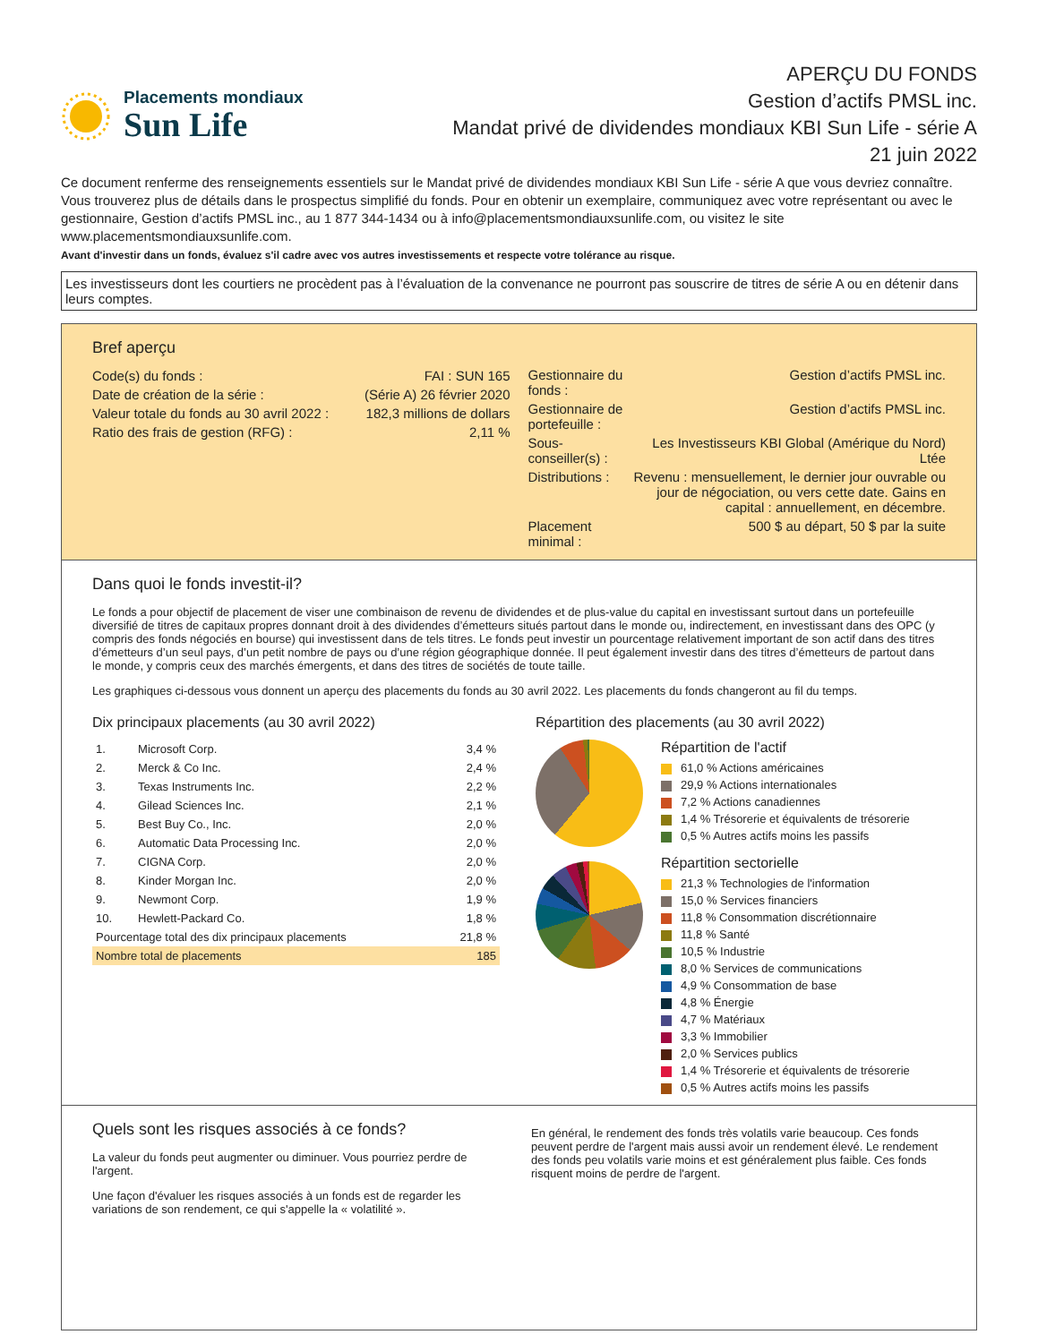Placements mondiaux
Sun Life
APERÇU DU FONDS
Gestion d’actifs PMSL inc.
Mandat privé de dividendes mondiaux KBI Sun Life - série A
21 juin 2022
Ce document renferme des renseignements essentiels sur le Mandat privé de dividendes mondiaux KBI Sun Life - série A que vous devriez connaître. Vous trouverez plus de détails dans le prospectus simplifié du fonds. Pour en obtenir un exemplaire, communiquez avec votre représentant ou avec le gestionnaire, Gestion d’actifs PMSL inc., au 1 877 344-1434 ou à info@placementsmondiauxsunlife.com, ou visitez le site www.placementsmondiauxsunlife.com.
Avant d'investir dans un fonds, évaluez s'il cadre avec vos autres investissements et respecte votre tolérance au risque.
Les investisseurs dont les courtiers ne procèdent pas à l’évaluation de la convenance ne pourront pas souscrire de titres de série A ou en détenir dans leurs comptes.
Bref aperçu
| Code(s) du fonds : | FAI : SUN 165 |
| Date de création de la série : | (Série A) 26 février 2020 |
| Valeur totale du fonds au 30 avril 2022 : | 182,3 millions de dollars |
| Ratio des frais de gestion (RFG) : | 2,11 % |
| Gestionnaire du fonds : | Gestion d’actifs PMSL inc. |
| Gestionnaire de portefeuille : | Gestion d’actifs PMSL inc. |
| Sous-conseiller(s) : | Les Investisseurs KBI Global (Amérique du Nord) Ltée |
| Distributions : | Revenu : mensuellement, le dernier jour ouvrable ou jour de négociation, ou vers cette date. Gains en capital : annuellement, en décembre. |
| Placement minimal : | 500 $ au départ, 50 $ par la suite |
Dans quoi le fonds investit-il?
Le fonds a pour objectif de placement de viser une combinaison de revenu de dividendes et de plus-value du capital en investissant surtout dans un portefeuille diversifié de titres de capitaux propres donnant droit à des dividendes d’émetteurs situés partout dans le monde ou, indirectement, en investissant dans des OPC (y compris des fonds négociés en bourse) qui investissent dans de tels titres. Le fonds peut investir un pourcentage relativement important de son actif dans des titres d’émetteurs d’un seul pays, d’un petit nombre de pays ou d’une région géographique donnée. Il peut également investir dans des titres d’émetteurs de partout dans le monde, y compris ceux des marchés émergents, et dans des titres de sociétés de toute taille.
Les graphiques ci-dessous vous donnent un aperçu des placements du fonds au 30 avril 2022. Les placements du fonds changeront au fil du temps.
Dix principaux placements (au 30 avril 2022)
| 1. | Microsoft Corp. | 3,4 % |
| 2. | Merck & Co Inc. | 2,4 % |
| 3. | Texas Instruments Inc. | 2,2 % |
| 4. | Gilead Sciences Inc. | 2,1 % |
| 5. | Best Buy Co., Inc. | 2,0 % |
| 6. | Automatic Data Processing Inc. | 2,0 % |
| 7. | CIGNA Corp. | 2,0 % |
| 8. | Kinder Morgan Inc. | 2,0 % |
| 9. | Newmont Corp. | 1,9 % |
| 10. | Hewlett-Packard Co. | 1,8 % |
| Pourcentage total des dix principaux placements | | 21,8 % |
| Nombre total de placements | | 185 |
Répartition des placements (au 30 avril 2022)
Répartition de l'actif
61,0 % Actions américaines
29,9 % Actions internationales
7,2 % Actions canadiennes
1,4 % Trésorerie et équivalents de trésorerie
0,5 % Autres actifs moins les passifs
Répartition sectorielle
21,3 % Technologies de l'information
15,0 % Services financiers
11,8 % Consommation discrétionnaire
11,8 % Santé
10,5 % Industrie
8,0 % Services de communications
4,9 % Consommation de base
4,8 % Énergie
4,7 % Matériaux
3,3 % Immobilier
2,0 % Services publics
1,4 % Trésorerie et équivalents de trésorerie
0,5 % Autres actifs moins les passifs
Quels sont les risques associés à ce fonds?
La valeur du fonds peut augmenter ou diminuer. Vous pourriez perdre de l'argent.
Une façon d'évaluer les risques associés à un fonds est de regarder les variations de son rendement, ce qui s'appelle la « volatilité ».
En général, le rendement des fonds très volatils varie beaucoup. Ces fonds peuvent perdre de l'argent mais aussi avoir un rendement élevé. Le rendement des fonds peu volatils varie moins et est généralement plus faible. Ces fonds risquent moins de perdre de l'argent.